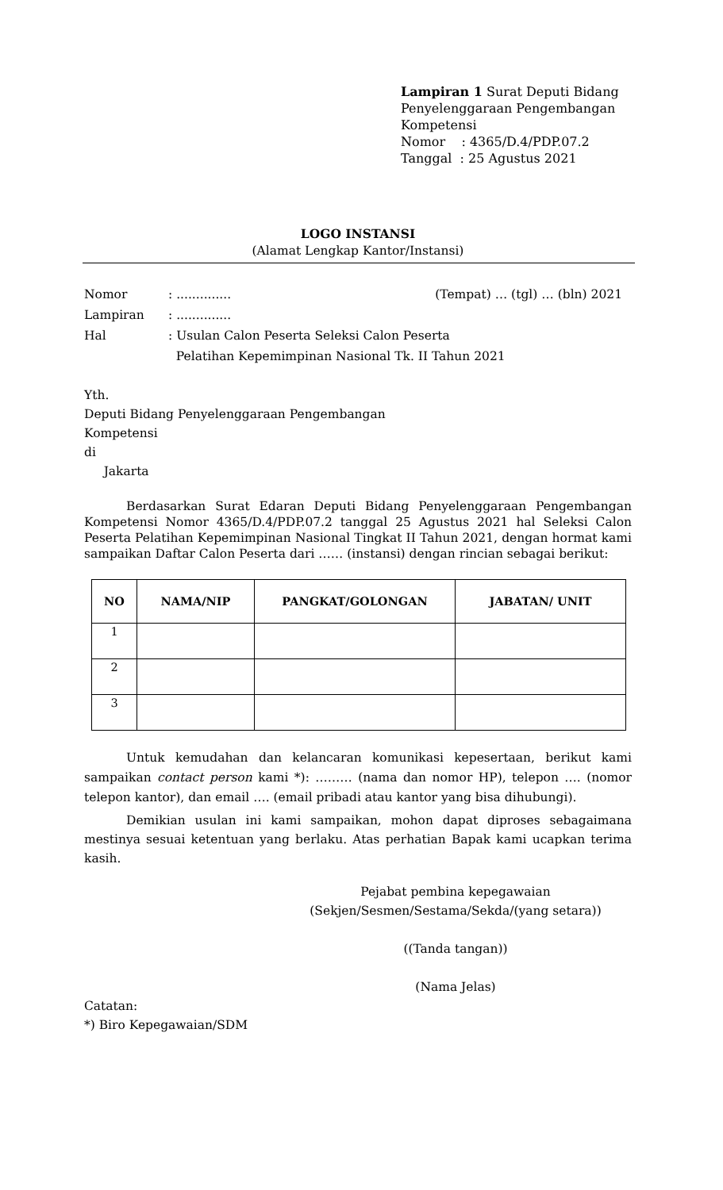Lampiran 1 Surat Deputi Bidang Penyelenggaraan Pengembangan Kompetensi
Nomor : 4365/D.4/PDP.07.2
Tanggal : 25 Agustus 2021
LOGO INSTANSI
(Alamat Lengkap Kantor/Instansi)
| Nomor | : .............. | (Tempat) … (tgl) … (bln) 2021 |
| Lampiran | : .............. | |
| Hal | : Usulan Calon Peserta Seleksi Calon Peserta Pelatihan Kepemimpinan Nasional Tk. II Tahun 2021 | |
Yth.
Deputi Bidang Penyelenggaraan Pengembangan
Kompetensi
di
Jakarta
Berdasarkan Surat Edaran Deputi Bidang Penyelenggaraan Pengembangan Kompetensi Nomor 4365/D.4/PDP.07.2 tanggal 25 Agustus 2021 hal Seleksi Calon Peserta Pelatihan Kepemimpinan Nasional Tingkat II Tahun 2021, dengan hormat kami sampaikan Daftar Calon Peserta dari …… (instansi) dengan rincian sebagai berikut:
| NO | NAMA/NIP | PANGKAT/GOLONGAN | JABATAN/ UNIT |
| --- | --- | --- | --- |
| 1 | | | |
| 2 | | | |
| 3 | | | |
Untuk kemudahan dan kelancaran komunikasi kepesertaan, berikut kami sampaikan contact person kami *): ……… (nama dan nomor HP), telepon …. (nomor telepon kantor), dan email …. (email pribadi atau kantor yang bisa dihubungi).
Demikian usulan ini kami sampaikan, mohon dapat diproses sebagaimana mestinya sesuai ketentuan yang berlaku. Atas perhatian Bapak kami ucapkan terima kasih.
Pejabat pembina kepegawaian
(Sekjen/Sesmen/Sestama/Sekda/(yang setara))
((Tanda tangan))
(Nama Jelas)
Catatan:
*) Biro Kepegawaian/SDM